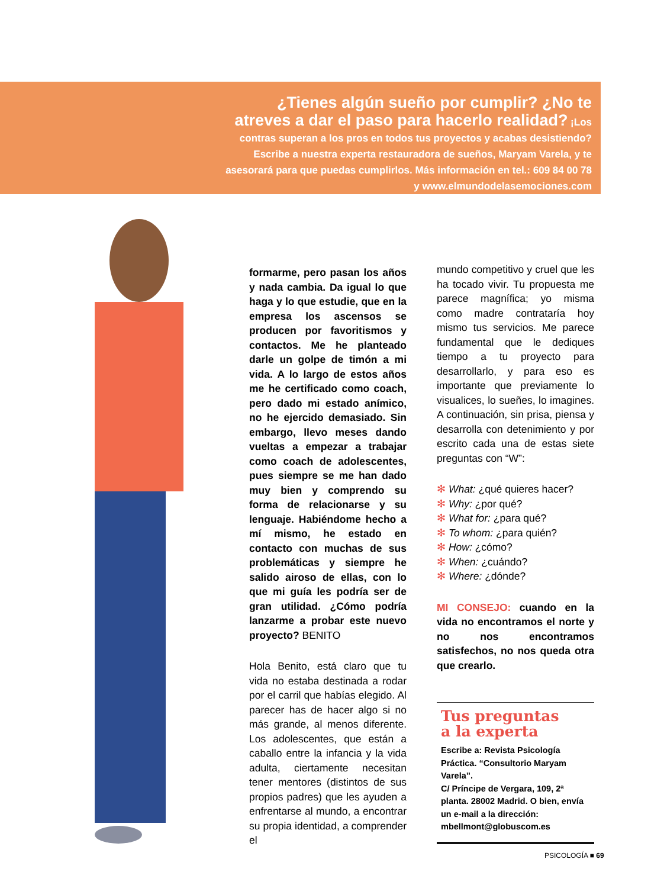¿Tienes algún sueño por cumplir? ¿No te atreves a dar el paso para hacerlo realidad? ¡Los contras superan a los pros en todos tus proyectos y acabas desistiendo? Escribe a nuestra experta restauradora de sueños, Maryam Varela, y te asesorará para que puedas cumplirlos. Más información en tel.: 609 84 00 78 y www.elmundodelasemociones.com
formarme, pero pasan los años y nada cambia. Da igual lo que haga y lo que estudie, que en la empresa los ascensos se producen por favoritismos y contactos. Me he planteado darle un golpe de timón a mi vida. A lo largo de estos años me he certificado como coach, pero dado mi estado anímico, no he ejercido demasiado. Sin embargo, llevo meses dando vueltas a empezar a trabajar como coach de adolescentes, pues siempre se me han dado muy bien y comprendo su forma de relacionarse y su lenguaje. Habiéndome hecho a mí mismo, he estado en contacto con muchas de sus problemáticas y siempre he salido airoso de ellas, con lo que mi guía les podría ser de gran utilidad. ¿Cómo podría lanzarme a probar este nuevo proyecto? BENITO
Hola Benito, está claro que tu vida no estaba destinada a rodar por el carril que habías elegido. Al parecer has de hacer algo si no más grande, al menos diferente. Los adolescentes, que están a caballo entre la infancia y la vida adulta, ciertamente necesitan tener mentores (distintos de sus propios padres) que les ayuden a enfrentarse al mundo, a encontrar su propia identidad, a comprender el
mundo competitivo y cruel que les ha tocado vivir. Tu propuesta me parece magnífica; yo misma como madre contrataría hoy mismo tus servicios. Me parece fundamental que le dediques tiempo a tu proyecto para desarrollarlo, y para eso es importante que previamente lo visualices, lo sueñes, lo imagines. A continuación, sin prisa, piensa y desarrolla con detenimiento y por escrito cada una de estas siete preguntas con “W”:
✻ What: ¿qué quieres hacer?
✻ Why: ¿por qué?
✻ What for: ¿para qué?
✻ To whom: ¿para quién?
✻ How: ¿cómo?
✻ When: ¿cuándo?
✻ Where: ¿dónde?
MI CONSEJO: cuando en la vida no encontramos el norte y no nos encontramos satisfechos, no nos queda otra que crearlo.
Tus preguntas
a la experta
Escribe a: Revista Psicología Práctica. “Consultorio Maryam Varela”.
C/ Príncipe de Vergara, 109, 2ª planta. 28002 Madrid. O bien, envía un e-mail a la dirección: mbellmont@globuscom.es
PSICOLOGÍA ■ 69